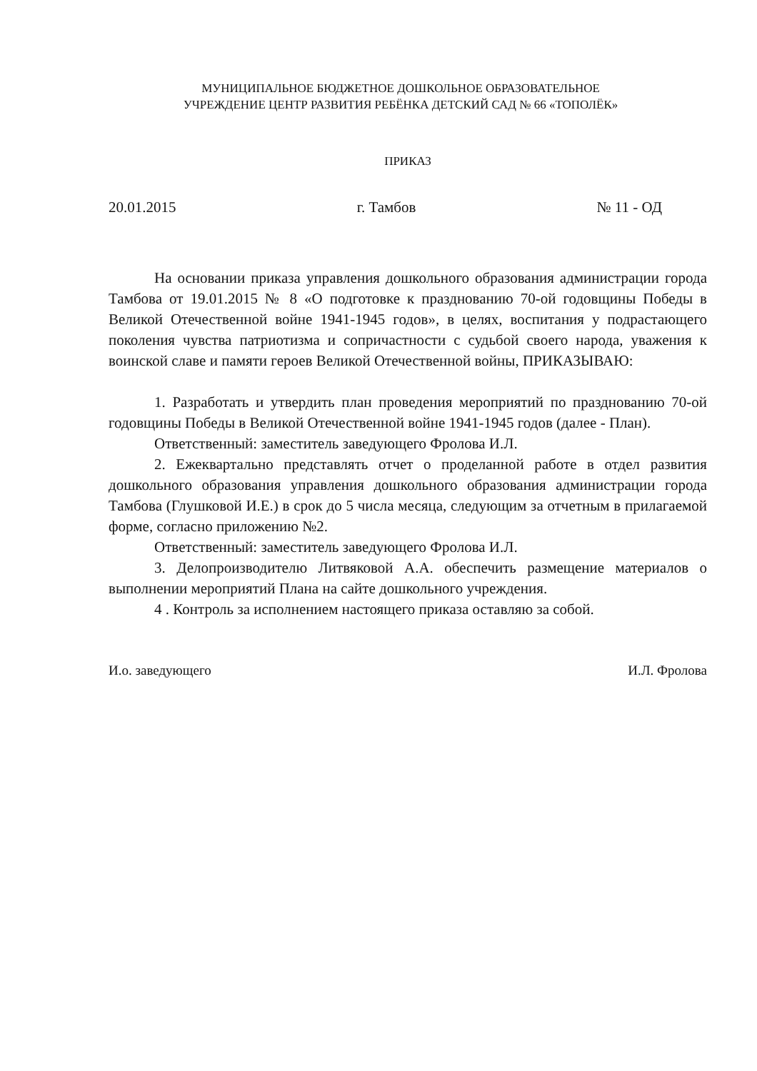МУНИЦИПАЛЬНОЕ БЮДЖЕТНОЕ ДОШКОЛЬНОЕ ОБРАЗОВАТЕЛЬНОЕ
УЧРЕЖДЕНИЕ ЦЕНТР РАЗВИТИЯ РЕБЁНКА ДЕТСКИЙ САД № 66 «ТОПОЛЁК»
ПРИКАЗ
20.01.2015 г. Тамбов № 11 - ОД
На основании приказа управления дошкольного образования администрации города Тамбова от 19.01.2015 № 8 «О подготовке к празднованию 70-ой годовщины Победы в Великой Отечественной войне 1941-1945 годов», в целях, воспитания у подрастающего поколения чувства патриотизма и сопричастности с судьбой своего народа, уважения к воинской славе и памяти героев Великой Отечественной войны, ПРИКАЗЫВАЮ:
1. Разработать и утвердить план проведения мероприятий по празднованию 70-ой годовщины Победы в Великой Отечественной войне 1941-1945 годов (далее - План).
Ответственный: заместитель заведующего Фролова И.Л.
2. Ежеквартально представлять отчет о проделанной работе в отдел развития дошкольного образования управления дошкольного образования администрации города Тамбова (Глушковой И.Е.) в срок до 5 числа месяца, следующим за отчетным в прилагаемой форме, согласно приложению №2.
Ответственный: заместитель заведующего Фролова И.Л.
3. Делопроизводителю Литвяковой А.А. обеспечить размещение материалов о выполнении мероприятий Плана на сайте дошкольного учреждения.
4 . Контроль за исполнением настоящего приказа оставляю за собой.
И.о. заведующего И.Л. Фролова